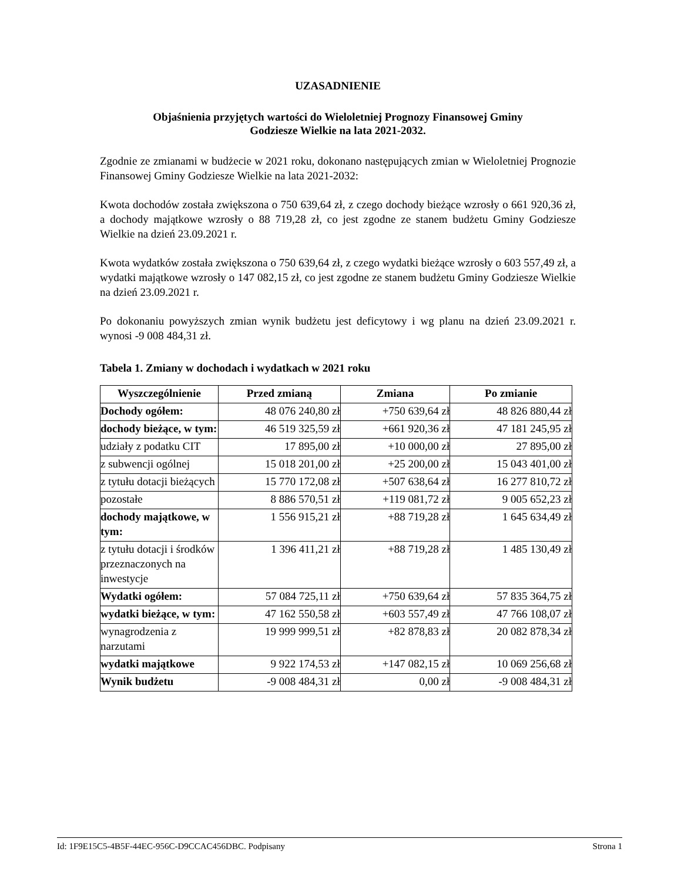UZASADNIENIE
Objaśnienia przyjętych wartości do Wieloletniej Prognozy Finansowej Gminy
Godziesze Wielkie na lata 2021-2032.
Zgodnie ze zmianami w budżecie w 2021 roku, dokonano następujących zmian w Wieloletniej Prognozie Finansowej Gminy Godziesze Wielkie na lata 2021-2032:
Kwota dochodów została zwiększona o 750 639,64 zł, z czego dochody bieżące wzrosły o 661 920,36 zł, a dochody majątkowe wzrosły o 88 719,28 zł, co jest zgodne ze stanem budżetu Gminy Godziesze Wielkie na dzień 23.09.2021 r.
Kwota wydatków została zwiększona o 750 639,64 zł, z czego wydatki bieżące wzrosły o 603 557,49 zł, a wydatki majątkowe wzrosły o 147 082,15 zł, co jest zgodne ze stanem budżetu Gminy Godziesze Wielkie na dzień 23.09.2021 r.
Po dokonaniu powyższych zmian wynik budżetu jest deficytowy i wg planu na dzień 23.09.2021 r. wynosi -9 008 484,31 zł.
Tabela 1. Zmiany w dochodach i wydatkach w 2021 roku
| Wyszczególnienie | Przed zmianą | Zmiana | Po zmianie |
| --- | --- | --- | --- |
| Dochody ogółem: | 48 076 240,80 zł | +750 639,64 zł | 48 826 880,44 zł |
| dochody bieżące, w tym: | 46 519 325,59 zł | +661 920,36 zł | 47 181 245,95 zł |
| udziały z podatku CIT | 17 895,00 zł | +10 000,00 zł | 27 895,00 zł |
| z subwencji ogólnej | 15 018 201,00 zł | +25 200,00 zł | 15 043 401,00 zł |
| z tytułu dotacji bieżących | 15 770 172,08 zł | +507 638,64 zł | 16 277 810,72 zł |
| pozostałe | 8 886 570,51 zł | +119 081,72 zł | 9 005 652,23 zł |
| dochody majątkowe, w tym: | 1 556 915,21 zł | +88 719,28 zł | 1 645 634,49 zł |
| z tytułu dotacji i środków przeznaczonych na inwestycje | 1 396 411,21 zł | +88 719,28 zł | 1 485 130,49 zł |
| Wydatki ogółem: | 57 084 725,11 zł | +750 639,64 zł | 57 835 364,75 zł |
| wydatki bieżące, w tym: | 47 162 550,58 zł | +603 557,49 zł | 47 766 108,07 zł |
| wynagrodzenia z narzutami | 19 999 999,51 zł | +82 878,83 zł | 20 082 878,34 zł |
| wydatki majątkowe | 9 922 174,53 zł | +147 082,15 zł | 10 069 256,68 zł |
| Wynik budżetu | -9 008 484,31 zł | 0,00 zł | -9 008 484,31 zł |
Id: 1F9E15C5-4B5F-44EC-956C-D9CCAC456DBC. Podpisany Strona 1